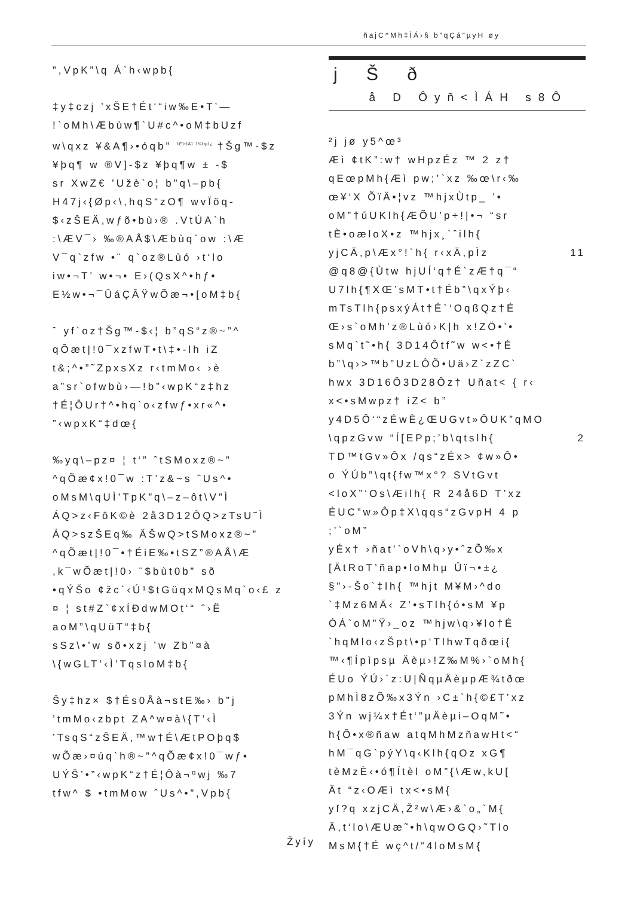ñajC^Mh‡ÌÁ›§ b”qÇá”µyH øy
”,VpK”\q Á`h‹wpb{
‡y‡czj ’xŠE†Ét‘“iw‰E•T’—
!`oMh\Æbùw¶`U#c^•oM‡bUzf
w\qxz ¥&A¶›•óqb” <sup>1Ê1•1Å1¯1¾1•µ1¿</sup> †Šg™-$z
¥þq¶ w ®V]-$z ¥þq¶w ± -$
sr XwZ€ ’Užè`o¦ b”q\–pb{
H47j‹{Øp‹\,hqS“zO¶ wvÏöq-
$‹zŠEÄ,wƒõ•bù›® .VtÚA`h
:\ÆV¯› ‰®AÅ$\Æbùq`ow :\Æ
V¯q`zfw •¨ q`oz®Lùó ›t‘lo
iw•¬T’ w•¬• E›(QsX^•hƒ•
E½w•¬¯ÛáÇÂŸwÕæ¬•[oM‡b{
ˆ yf`oz†Šg™-$‹¦ b”qS“z®~”^
qÕæt|!0¯xzfwT•t\‡•-lh iZ
t&;^•”˜ZpxsXz r‹tmMo‹ ›è
a”sr`ofwbù›—!b”‹wpK“z‡hz
†É¦ÔUr†^•hq`o‹zfwƒ•xr«^•
”‹wpxK“‡dœ{
‰yq\–pz¤ ¦ t‘” ˆtSMoxz®~”
^qÕæ¢x!0¯w :T’z&~s ˆUs^•
oMsM\qUÌ’TpK”q\–z–ôt\V”Ì
ÁQ>z‹FôK©è 2å3D12ÔQ>zTsU˜Ì
ÁQ>szŠEq‰ ÄŠwQ>tSMoxz®~”
^qÕæt|!0¯•†ÉiE‰•tSZ”®AÅ\Æ
,k¯wÕæt|!0› ¨$bùt0b” sõ
•qÝŠo ¢žc`‹Ú¹$tGüqxMQsMq`o‹£ z
¤ ¦ st#Z`¢xÍÐdwMOt‘“ ˆ›Ë
aoM”\qUüT“‡b{
sSz\•’w sõ•xzj ’w Zb”¤à
\{wGLT’‹Ì’TqsloM‡b{
Šy‡hz× $†És0Åà¬stE‰› b”j
’tmMo‹zbpt ZA^w¤à\{T’‹Ì
’TsqS“zŠEÄ,™w†É\ÆtPOþq$
wÕæ›¤úq`h®~”^qÕæ¢x!0¯wƒ•
UÝŠ’•”‹wpK“z†É¦Ôà¬ºwj ‰7
tfw^ $ •tmMow ˆUs^•”,Vpb{
Žyíy
j Š ð
å D Ôyñ<ÌÁH s8Ô
²j jø y5^œ³
Æì ¢tK”:w† wHpzÉz ™ 2 z†
qEœpMh{Æì pw;’`xz ‰œ\r‹‰
œ¥‘X ÕïÄ•¦vz ™hjxÙtp_ ’•
oM”†úUKlh{ÆÕU’p+!|•¬ “sr
tÈ•oæloX•z ™hjx¸`ˆilh{
yjCÄ,p\Æx°!`h{ r‹xÄ,pÌz 11
@q8@{Ùtw hjUÍ‘q†É`zÆ†q¯“
U7lh{¶XŒ’sMT•t†Éb”\qxÝþ‹
mTsTlh{psxýÁt†É`‘OqßQz†É
Œ›s`oMh’z®Lùó›K|h x!ZÖ•’•
sMq`t˜•h{ 3D14Ôtf˜w w<•†É
b”\q›>™b”UzLÔÕ•Uä›Z`zZC`
hwx 3D16Ô3D28Ôz† Uñat< { r‹
x<•sMwpz† iZ< b”
y4D5Ô‘“zÉwÈ¿ŒUGvt»ÔUK”qMO
\qpzGvw “Í[EPp;’b\qtslh{ 2
TD™tGv»Ôx /qs“zÉx> ¢w»Ô•
o ÝÚb”\qt{fw™x°? SVtGvt
<loX”‘Os\Æilh{ R 24å6D T’xz
ÉUC”w»Ôp‡X\qqs“zGvpH 4 p
;’`oM”
yÉx† ›ñat’`oVh\q›y•ˆzÕ‰x
[ÄtRoT’ñap•loMhµ Ûï¬•±¿
§”›-Šo`‡lh{ ™hjt M¥M›^do
`‡Mz6MÄ‹ Z’•sTlh{ó•sM ¥p
ÓÁ`oM”Ÿ›_oz ™hjw\q›¥lo†É
`hqMlo‹zŠpt\•p‘TlhwTqðœi{
™‹¶Ípìpsµ Äèµ›!Z‰M%›`oMh{
ÉUo ÝÚ›`z:U|ÑqµÄèµpÆ¾tðœ
pMhÌ8zÕ‰x3Ýn ›C±`h{©£T’xz
3Ýn wj¼x†Ét‘”µÄèµi–OqM˜•
h{Õ•x®ñaw atqMhMzñawHt<“
hM¯qG`pýY\q‹Klh{qOz xG¶
tèMzÈ‹•ó¶Ítèl oM”{\Æw,kU[
Ät “z‹OÆì tx<•sM{
yf?q xzjCÄ,Ž²w\Æ›&`o„`M{
Ä,t‘lo\ÆUæ˜•h\qwOGQ›˜Tlo
MsM{†É wç^t/“4loMsM{